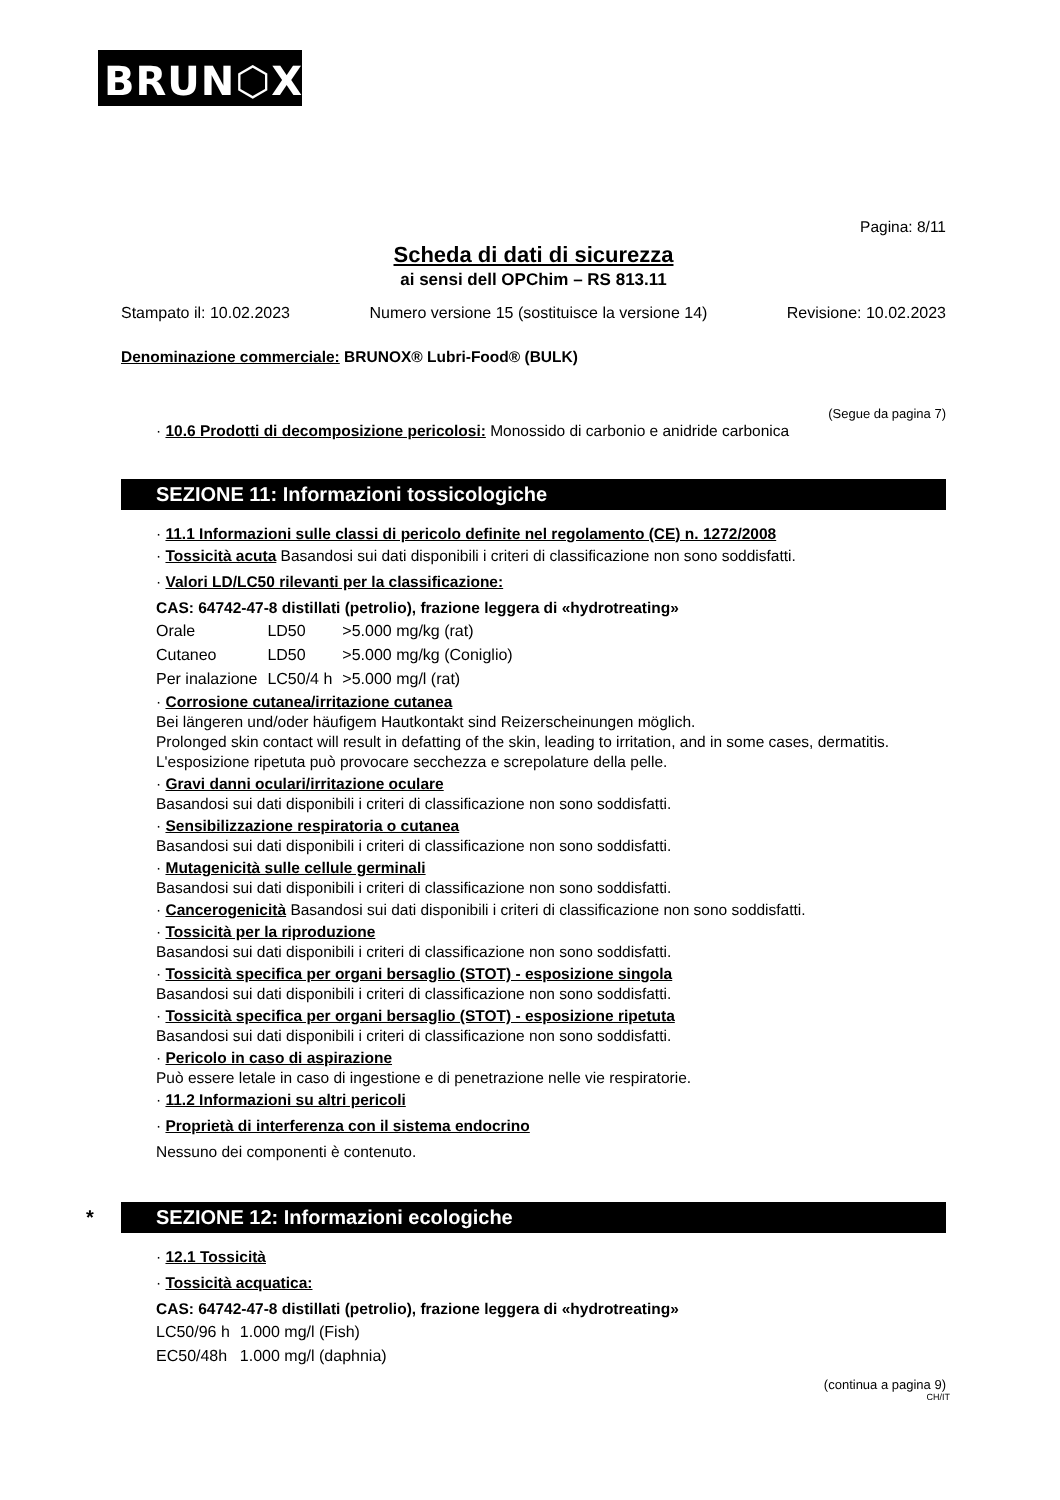BRUN⬡X<sup>®</sup>
Pagina: 8/11
Scheda di dati di sicurezza
ai sensi dell OPChim – RS 813.11
Stampato il: 10.02.2023 Numero versione 15 (sostituisce la versione 14) Revisione: 10.02.2023
Denominazione commerciale: BRUNOX® Lubri-Food® (BULK)
(Segue da pagina 7)
· 10.6 Prodotti di decomposizione pericolosi: Monossido di carbonio e anidride carbonica
SEZIONE 11: Informazioni tossicologiche
· 11.1 Informazioni sulle classi di pericolo definite nel regolamento (CE) n. 1272/2008
· Tossicità acuta Basandosi sui dati disponibili i criteri di classificazione non sono soddisfatti.
· Valori LD/LC50 rilevanti per la classificazione:
CAS: 64742-47-8 distillati (petrolio), frazione leggera di «hydrotreating»
| Orale | LD50 | >5.000 mg/kg (rat) |
| Cutaneo | LD50 | >5.000 mg/kg (Coniglio) |
| Per inalazione | LC50/4 h | >5.000 mg/l (rat) |
· Corrosione cutanea/irritazione cutanea
Bei längeren und/oder häufigem Hautkontakt sind Reizerscheinungen möglich.
Prolonged skin contact will result in defatting of the skin, leading to irritation, and in some cases, dermatitis.
L'esposizione ripetuta può provocare secchezza e screpolature della pelle.
· Gravi danni oculari/irritazione oculare
Basandosi sui dati disponibili i criteri di classificazione non sono soddisfatti.
· Sensibilizzazione respiratoria o cutanea
Basandosi sui dati disponibili i criteri di classificazione non sono soddisfatti.
· Mutagenicità sulle cellule germinali
Basandosi sui dati disponibili i criteri di classificazione non sono soddisfatti.
· Cancerogenicità Basandosi sui dati disponibili i criteri di classificazione non sono soddisfatti.
· Tossicità per la riproduzione
Basandosi sui dati disponibili i criteri di classificazione non sono soddisfatti.
· Tossicità specifica per organi bersaglio (STOT) - esposizione singola
Basandosi sui dati disponibili i criteri di classificazione non sono soddisfatti.
· Tossicità specifica per organi bersaglio (STOT) - esposizione ripetuta
Basandosi sui dati disponibili i criteri di classificazione non sono soddisfatti.
· Pericolo in caso di aspirazione
Può essere letale in caso di ingestione e di penetrazione nelle vie respiratorie.
· 11.2 Informazioni su altri pericoli
· Proprietà di interferenza con il sistema endocrino
Nessuno dei componenti è contenuto.
* SEZIONE 12: Informazioni ecologiche
· 12.1 Tossicità
· Tossicità acquatica:
CAS: 64742-47-8 distillati (petrolio), frazione leggera di «hydrotreating»
| LC50/96 h | 1.000 mg/l (Fish) |
| EC50/48h | 1.000 mg/l (daphnia) |
(continua a pagina 9)
CH/IT